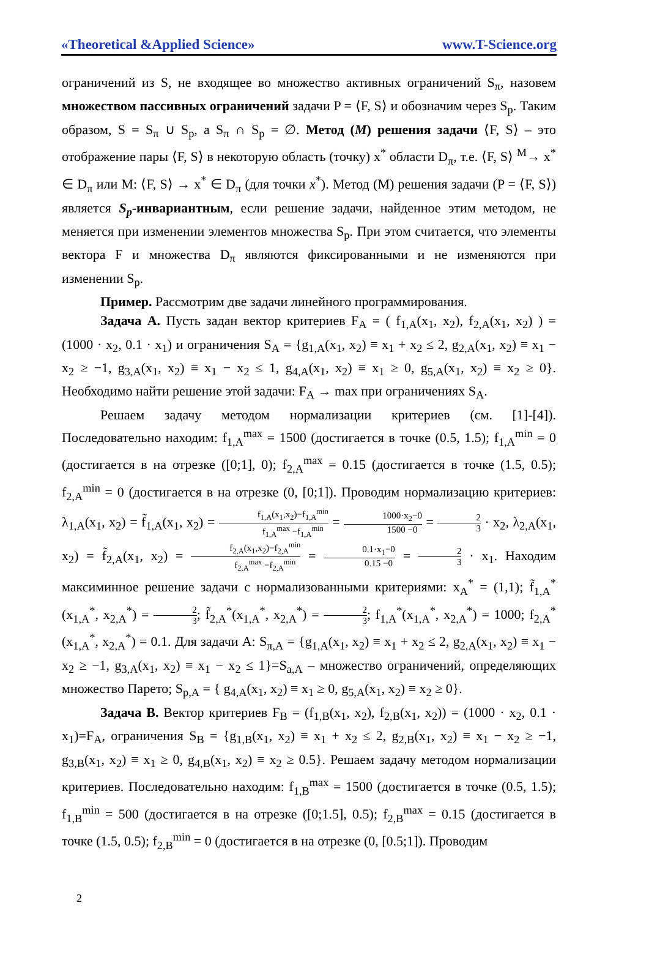«Theoretical &Applied Science» www.T-Science.org
ограничений из S, не входящее во множество активных ограничений S<sub>π</sub>, назовем множеством пассивных ограничений задачи P = ⟨F, S⟩ и обозначим через S<sub>p</sub>. Таким образом, S = S<sub>π</sub> ∪ S<sub>p</sub>, а S<sub>π</sub> ∩ S<sub>p</sub> = ∅. Метод (M) решения задачи ⟨F, S⟩ – это отображение пары ⟨F, S⟩ в некоторую область (точку) x<sup>*</sup> области D<sub>π</sub>, т.е. ⟨F, S⟩ <sup>M</sup>→ x<sup>*</sup> ∈ D<sub>π</sub> или M: ⟨F, S⟩ → x<sup>*</sup> ∈ D<sub>π</sub> (для точки x<sup>*</sup>). Метод (M) решения задачи (P = ⟨F, S⟩) является S<sub>p</sub>-инвариантным, если решение задачи, найденное этим методом, не меняется при изменении элементов множества S<sub>p</sub>. При этом считается, что элементы вектора F и множества D<sub>π</sub> являются фиксированными и не изменяются при изменении S<sub>p</sub>.
Пример. Рассмотрим две задачи линейного программирования.
Задача А. Пусть задан вектор критериев F<sub>A</sub> = ( f<sub>1,A</sub>(x<sub>1</sub>, x<sub>2</sub>), f<sub>2,A</sub>(x<sub>1</sub>, x<sub>2</sub>) ) = (1000 · x<sub>2</sub>, 0.1 · x<sub>1</sub>) и ограничения S<sub>A</sub> = {g<sub>1,A</sub>(x<sub>1</sub>, x<sub>2</sub>) ≡ x<sub>1</sub> + x<sub>2</sub> ≤ 2, g<sub>2,A</sub>(x<sub>1</sub>, x<sub>2</sub>) ≡ x<sub>1</sub> − x<sub>2</sub> ≥ −1, g<sub>3,A</sub>(x<sub>1</sub>, x<sub>2</sub>) ≡ x<sub>1</sub> − x<sub>2</sub> ≤ 1, g<sub>4,A</sub>(x<sub>1</sub>, x<sub>2</sub>) ≡ x<sub>1</sub> ≥ 0, g<sub>5,A</sub>(x<sub>1</sub>, x<sub>2</sub>) ≡ x<sub>2</sub> ≥ 0}. Необходимо найти решение этой задачи: F<sub>A</sub> → max при ограничениях S<sub>A</sub>.
Решаем задачу методом нормализации критериев (см. [1]-[4]). Последовательно находим: f<sub>1,A</sub><sup>max</sup> = 1500 (достигается в точке (0.5, 1.5); f<sub>1,A</sub><sup>min</sup> = 0 (достигается в на отрезке ([0;1], 0); f<sub>2,A</sub><sup>max</sup> = 0.15 (достигается в точке (1.5, 0.5); f<sub>2,A</sub><sup>min</sup> = 0 (достигается в на отрезке (0, [0;1]). Проводим нормализацию критериев: λ<sub>1,A</sub>(x<sub>1</sub>, x<sub>2</sub>) = f̃<sub>1,A</sub>(x<sub>1</sub>, x<sub>2</sub>) = f<sub>1,A</sub>(x<sub>1</sub>,x<sub>2</sub>)−f<sub>1,A</sub><sup>min</sup> f<sub>1,A</sub><sup>max</sup> −f<sub>1,A</sub><sup>min</sup> = 1000·x<sub>2</sub>−0 1500 −0 = 2 3 · x<sub>2</sub>, λ<sub>2,A</sub>(x<sub>1</sub>, x<sub>2</sub>) = f̃<sub>2,A</sub>(x<sub>1</sub>, x<sub>2</sub>) = f<sub>2,A</sub>(x<sub>1</sub>,x<sub>2</sub>)−f<sub>2,A</sub><sup>min</sup> f<sub>2,A</sub><sup>max</sup> −f<sub>2,A</sub><sup>min</sup> = 0.1·x<sub>1</sub>−0 0.15 −0 = 2 3 · x<sub>1</sub>. Находим максиминное решение задачи с нормализованными критериями: x<sub>A</sub><sup>*</sup> = (1,1); f̃<sub>1,A</sub><sup>*</sup>(x<sub>1,A</sub><sup>*</sup>, x<sub>2,A</sub><sup>*</sup>) = 2 3; f̃<sub>2,A</sub><sup>*</sup>(x<sub>1,A</sub><sup>*</sup>, x<sub>2,A</sub><sup>*</sup>) = 2 3; f<sub>1,A</sub><sup>*</sup>(x<sub>1,A</sub><sup>*</sup>, x<sub>2,A</sub><sup>*</sup>) = 1000; f<sub>2,A</sub><sup>*</sup>(x<sub>1,A</sub><sup>*</sup>, x<sub>2,A</sub><sup>*</sup>) = 0.1. Для задачи A: S<sub>π,A</sub> = {g<sub>1,A</sub>(x<sub>1</sub>, x<sub>2</sub>) ≡ x<sub>1</sub> + x<sub>2</sub> ≤ 2, g<sub>2,A</sub>(x<sub>1</sub>, x<sub>2</sub>) ≡ x<sub>1</sub> − x<sub>2</sub> ≥ −1, g<sub>3,A</sub>(x<sub>1</sub>, x<sub>2</sub>) ≡ x<sub>1</sub> − x<sub>2</sub> ≤ 1}=S<sub>a,A</sub> – множество ограничений, определяющих множество Парето; S<sub>p,A</sub> = { g<sub>4,A</sub>(x<sub>1</sub>, x<sub>2</sub>) ≡ x<sub>1</sub> ≥ 0, g<sub>5,A</sub>(x<sub>1</sub>, x<sub>2</sub>) ≡ x<sub>2</sub> ≥ 0}.
Задача B. Вектор критериев F<sub>B</sub> = (f<sub>1,B</sub>(x<sub>1</sub>, x<sub>2</sub>), f<sub>2,B</sub>(x<sub>1</sub>, x<sub>2</sub>)) = (1000 · x<sub>2</sub>, 0.1 · x<sub>1</sub>)=F<sub>A</sub>, ограничения S<sub>B</sub> = {g<sub>1,B</sub>(x<sub>1</sub>, x<sub>2</sub>) ≡ x<sub>1</sub> + x<sub>2</sub> ≤ 2, g<sub>2,B</sub>(x<sub>1</sub>, x<sub>2</sub>) ≡ x<sub>1</sub> − x<sub>2</sub> ≥ −1, g<sub>3,B</sub>(x<sub>1</sub>, x<sub>2</sub>) ≡ x<sub>1</sub> ≥ 0, g<sub>4,B</sub>(x<sub>1</sub>, x<sub>2</sub>) ≡ x<sub>2</sub> ≥ 0.5}. Решаем задачу методом нормализации критериев. Последовательно находим: f<sub>1,B</sub><sup>max</sup> = 1500 (достигается в точке (0.5, 1.5); f<sub>1,B</sub><sup>min</sup> = 500 (достигается в на отрезке ([0;1.5], 0.5); f<sub>2,B</sub><sup>max</sup> = 0.15 (достигается в точке (1.5, 0.5); f<sub>2,B</sub><sup>min</sup> = 0 (достигается в на отрезке (0, [0.5;1]). Проводим
2